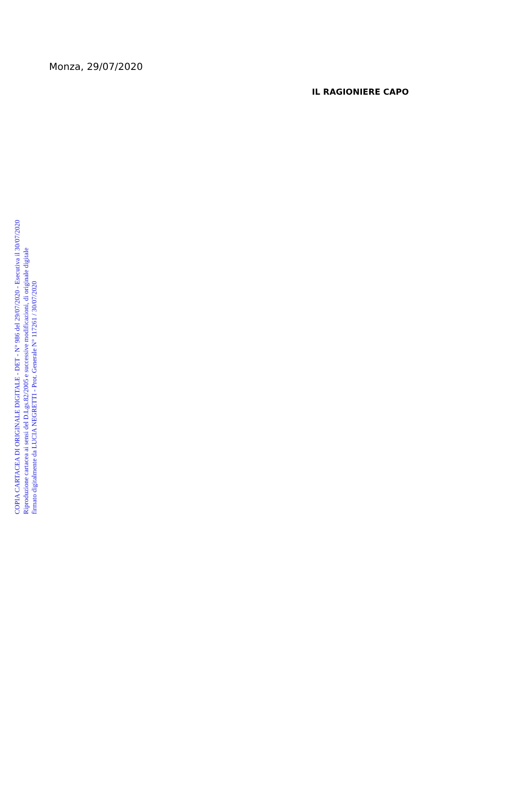Monza, 29/07/2020
IL RAGIONIERE CAPO
COPIA CARTACEA DI ORIGINALE DIGITALE - DET - N° 986 del 29/07/2020 - Esecutiva il 30/07/2020
Riproduzione cartacea ai sensi del D.Lgs.82/2005 e successive modificazioni, di originale digitale
firmato digitalmente da LUCIA NEGRETTI - Prot. Generale N° 117261 / 30/07/2020